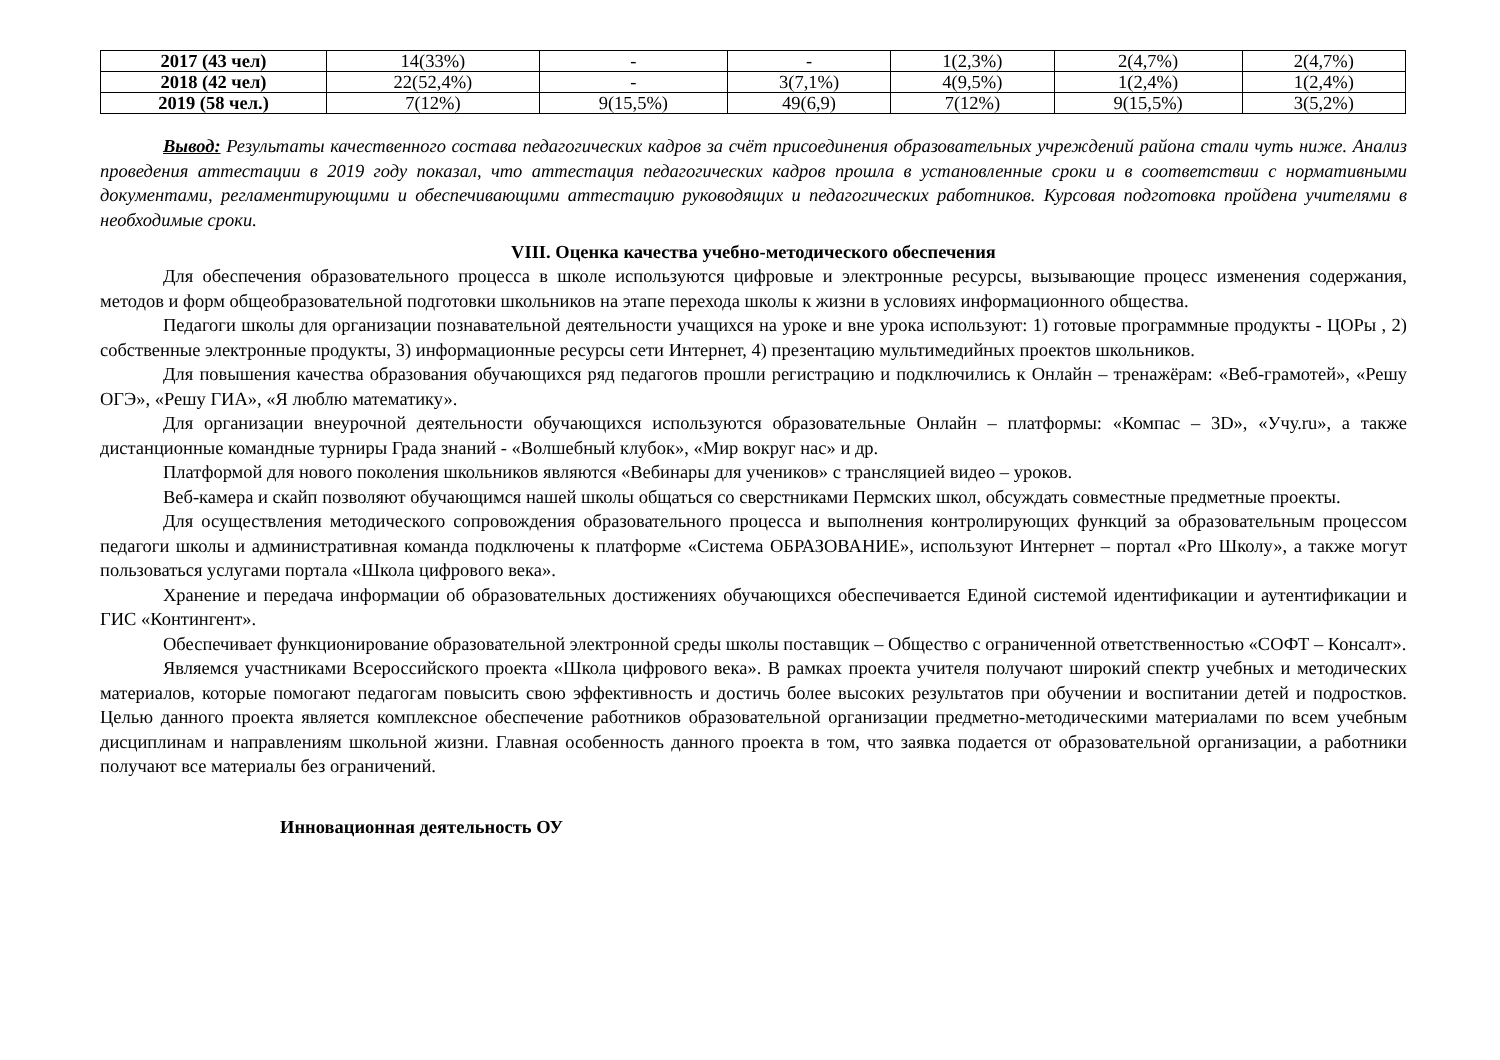| 2017 (43 чел) | 14(33%) | - | - | 1(2,3%) | 2(4,7%) | 2(4,7%) |
| 2018 (42 чел) | 22(52,4%) | - | 3(7,1%) | 4(9,5%) | 1(2,4%) | 1(2,4%) |
| 2019 (58 чел.) | 7(12%) | 9(15,5%) | 49(6,9) | 7(12%) | 9(15,5%) | 3(5,2%) |
Вывод: Результаты качественного состава педагогических кадров за счёт присоединения образовательных учреждений района стали чуть ниже. Анализ проведения аттестации в 2019 году показал, что аттестация педагогических кадров прошла в установленные сроки и в соответствии с нормативными документами, регламентирующими и обеспечивающими аттестацию руководящих и педагогических работников. Курсовая подготовка пройдена учителями в необходимые сроки.
VIII. Оценка качества учебно-методического обеспечения
Для обеспечения образовательного процесса в школе используются цифровые и электронные ресурсы, вызывающие процесс изменения содержания, методов и форм общеобразовательной подготовки школьников на этапе перехода школы к жизни в условиях информационного общества.
Педагоги школы для организации познавательной деятельности учащихся на уроке и вне урока используют: 1) готовые программные продукты - ЦОРы , 2) собственные электронные продукты, 3) информационные ресурсы сети Интернет, 4) презентацию мультимедийных проектов школьников.
Для повышения качества образования обучающихся ряд педагогов прошли регистрацию и подключились к Онлайн – тренажёрам: «Веб-грамотей», «Решу ОГЭ», «Решу ГИА», «Я люблю математику».
Для организации внеурочной деятельности обучающихся используются образовательные Онлайн – платформы: «Компас – 3D», «Учу.ru», а также дистанционные командные турниры Града знаний - «Волшебный клубок», «Мир вокруг нас» и др.
Платформой для нового поколения школьников являются «Вебинары для учеников» с трансляцией видео – уроков.
Веб-камера и скайп позволяют обучающимся нашей школы общаться со сверстниками Пермских школ, обсуждать совместные предметные проекты.
Для осуществления методического сопровождения образовательного процесса и выполнения контролирующих функций за образовательным процессом педагоги школы и административная команда подключены к платформе «Система ОБРАЗОВАНИЕ», используют Интернет – портал «Pro Школу», а также могут пользоваться услугами портала «Школа цифрового века».
Хранение и передача информации об образовательных достижениях обучающихся обеспечивается Единой системой идентификации и аутентификации и ГИС «Контингент».
Обеспечивает функционирование образовательной электронной среды школы поставщик – Общество с ограниченной ответственностью «СОФТ – Консалт».
Являемся участниками Всероссийского проекта «Школа цифрового века». В рамках проекта учителя получают широкий спектр учебных и методических материалов, которые помогают педагогам повысить свою эффективность и достичь более высоких результатов при обучении и воспитании детей и подростков. Целью данного проекта является комплексное обеспечение работников образовательной организации предметно-методическими материалами по всем учебным дисциплинам и направлениям школьной жизни. Главная особенность данного проекта в том, что заявка подается от образовательной организации, а работники получают все материалы без ограничений.
Инновационная деятельность ОУ